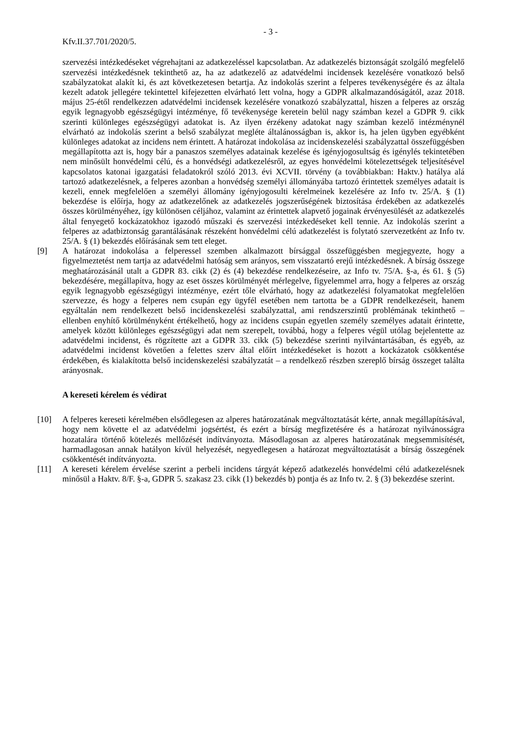- 3 -
Kfv.II.37.701/2020/5.
szervezési intézkedéseket végrehajtani az adatkezeléssel kapcsolatban. Az adatkezelés biztonságát szolgáló megfelelő szervezési intézkedésnek tekinthető az, ha az adatkezelő az adatvédelmi incidensek kezelésére vonatkozó belső szabályzatokat alakít ki, és azt következetesen betartja. Az indokolás szerint a felperes tevékenységére és az általa kezelt adatok jellegére tekintettel kifejezetten elvárható lett volna, hogy a GDPR alkalmazandóságától, azaz 2018. május 25-étől rendelkezzen adatvédelmi incidensek kezelésére vonatkozó szabályzattal, hiszen a felperes az ország egyik legnagyobb egészségügyi intézménye, fő tevékenysége keretein belül nagy számban kezel a GDPR 9. cikk szerinti különleges egészségügyi adatokat is. Az ilyen érzékeny adatokat nagy számban kezelő intézménynél elvárható az indokolás szerint a belső szabályzat megléte általánosságban is, akkor is, ha jelen ügyben egyébként különleges adatokat az incidens nem érintett. A határozat indokolása az incidenskezelési szabályzattal összefüggésben megállapította azt is, hogy bár a panaszos személyes adatainak kezelése és igényjogosultság és igénylés tekintetében nem minősült honvédelmi célú, és a honvédségi adatkezelésről, az egyes honvédelmi kötelezettségek teljesítésével kapcsolatos katonai igazgatási feladatokról szóló 2013. évi XCVII. törvény (a továbbiakban: Haktv.) hatálya alá tartozó adatkezelésnek, a felperes azonban a honvédség személyi állományába tartozó érintettek személyes adatait is kezeli, ennek megfelelően a személyi állomány igényjogosulti kérelmeinek kezelésére az Info tv. 25/A. § (1) bekezdése is előírja, hogy az adatkezelőnek az adatkezelés jogszerűségének biztosítása érdekében az adatkezelés összes körülményéhez, így különösen céljához, valamint az érintettek alapvető jogainak érvényesülését az adatkezelés által fenyegető kockázatokhoz igazodó műszaki és szervezési intézkedéseket kell tennie. Az indokolás szerint a felperes az adatbiztonság garantálásának részeként honvédelmi célú adatkezelést is folytató szervezetként az Info tv. 25/A. § (1) bekezdés előírásának sem tett eleget.
[9] A határozat indokolása a felperessel szemben alkalmazott bírsággal összefüggésben megjegyezte, hogy a figyelmeztetést nem tartja az adatvédelmi hatóság sem arányos, sem visszatartó erejű intézkedésnek. A bírság összege meghatározásánál utalt a GDPR 83. cikk (2) és (4) bekezdése rendelkezéseire, az Info tv. 75/A. §-a, és 61. § (5) bekezdésére, megállapítva, hogy az eset összes körülményét mérlegelve, figyelemmel arra, hogy a felperes az ország egyik legnagyobb egészségügyi intézménye, ezért tőle elvárható, hogy az adatkezelési folyamatokat megfelelően szervezze, és hogy a felperes nem csupán egy ügyfél esetében nem tartotta be a GDPR rendelkezéseit, hanem egyáltalán nem rendelkezett belső incidenskezelési szabályzattal, ami rendszerszintű problémának tekinthető – ellenben enyhítő körülményként értékelhető, hogy az incidens csupán egyetlen személy személyes adatait érintette, amelyek között különleges egészségügyi adat nem szerepelt, továbbá, hogy a felperes végül utólag bejelentette az adatvédelmi incidenst, és rögzítette azt a GDPR 33. cikk (5) bekezdése szerinti nyilvántartásában, és egyéb, az adatvédelmi incidenst követően a felettes szerv által előírt intézkedéseket is hozott a kockázatok csökkentése érdekében, és kialakította belső incidenskezelési szabályzatát – a rendelkező részben szereplő bírság összeget találta arányosnak.
A kereseti kérelem és védirat
[10] A felperes kereseti kérelmében elsődlegesen az alperes határozatának megváltoztatását kérte, annak megállapításával, hogy nem követte el az adatvédelmi jogsértést, és ezért a bírság megfizetésére és a határozat nyilvánosságra hozatalára történő kötelezés mellőzését indítványozta. Másodlagosan az alperes határozatának megsemmisítését, harmadlagosan annak hatályon kívül helyezését, negyedlegesen a határozat megváltoztatását a bírság összegének csökkentését indítványozta.
[11] A kereseti kérelem érvelése szerint a perbeli incidens tárgyát képező adatkezelés honvédelmi célú adatkezelésnek minősül a Haktv. 8/F. §-a, GDPR 5. szakasz 23. cikk (1) bekezdés b) pontja és az Info tv. 2. § (3) bekezdése szerint.